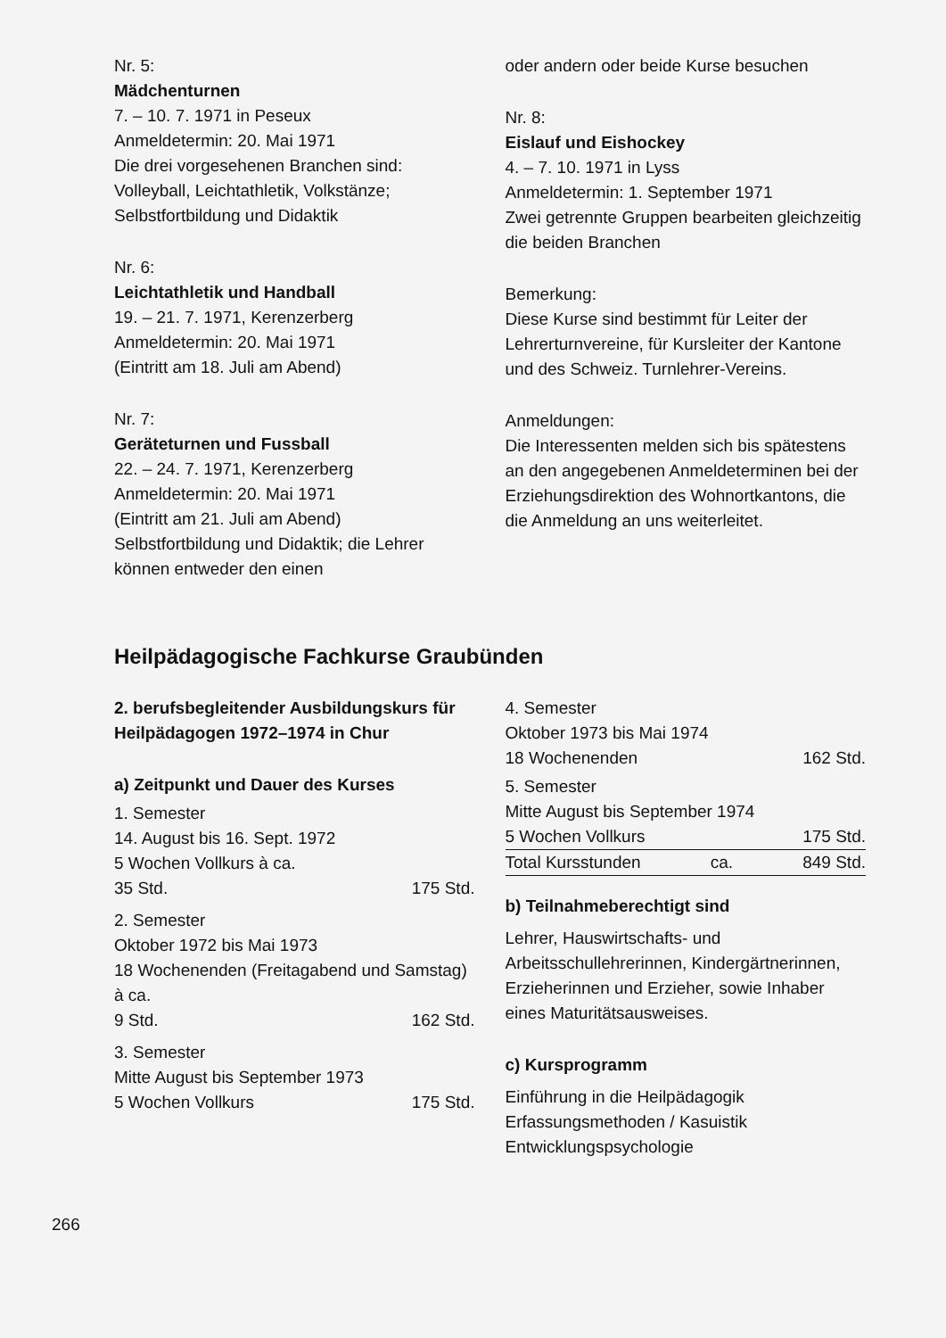Nr. 5:
Mädchenturnen
7. – 10. 7. 1971 in Peseux
Anmeldetermin: 20. Mai 1971
Die drei vorgesehenen Branchen sind: Volleyball, Leichtathletik, Volkstänze; Selbstfortbildung und Didaktik
Nr. 6:
Leichtathletik und Handball
19. – 21. 7. 1971, Kerenzerberg
Anmeldetermin: 20. Mai 1971
(Eintritt am 18. Juli am Abend)
Nr. 7:
Geräteturnen und Fussball
22. – 24. 7. 1971, Kerenzerberg
Anmeldetermin: 20. Mai 1971
(Eintritt am 21. Juli am Abend)
Selbstfortbildung und Didaktik; die Lehrer können entweder den einen
oder andern oder beide Kurse besuchen
Nr. 8:
Eislauf und Eishockey
4. – 7. 10. 1971 in Lyss
Anmeldetermin: 1. September 1971
Zwei getrennte Gruppen bearbeiten gleichzeitig die beiden Branchen
Bemerkung:
Diese Kurse sind bestimmt für Leiter der Lehrerturnvereine, für Kursleiter der Kantone und des Schweiz. Turnlehrer-Vereins.
Anmeldungen:
Die Interessenten melden sich bis spätestens an den angegebenen Anmeldeterminen bei der Erziehungsdirektion des Wohnortkantons, die die Anmeldung an uns weiterleitet.
Heilpädagogische Fachkurse Graubünden
2. berufsbegleitender Ausbildungskurs für Heilpädagogen 1972–1974 in Chur
a) Zeitpunkt und Dauer des Kurses
1. Semester
14. August bis 16. Sept. 1972
5 Wochen Vollkurs à ca.
35 Std. 175 Std.
2. Semester
Oktober 1972 bis Mai 1973
18 Wochenenden (Freitagabend und Samstag) à ca.
9 Std. 162 Std.
3. Semester
Mitte August bis September 1973
5 Wochen Vollkurs 175 Std.
4. Semester
Oktober 1973 bis Mai 1974
18 Wochenenden 162 Std.
5. Semester
Mitte August bis September 1974
5 Wochen Vollkurs 175 Std.
Total Kursstunden ca. 849 Std.
b) Teilnahmeberechtigt sind
Lehrer, Hauswirtschafts- und Arbeitsschullehrerinnen, Kindergärtnerinnen, Erzieherinnen und Erzieher, sowie Inhaber eines Maturitätsausweises.
c) Kursprogramm
Einführung in die Heilpädagogik
Erfassungsmethoden / Kasuistik
Entwicklungspsychologie
266